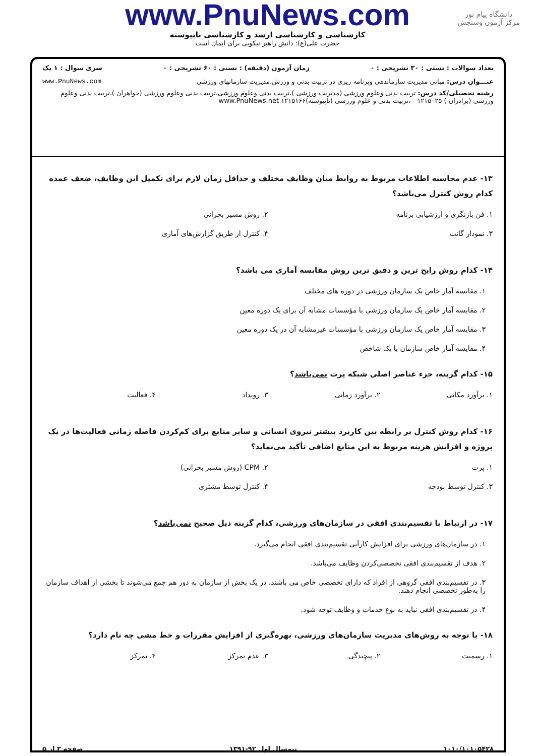دانشگاه پیام نور
مرکز آزمون وسنجش
www.PnuNews.com
کارشناسی و کارشناسی ارشد و کارشناسی ناپیوسته
حضرت علی(ع): دانش راهبر نیکویی برای ایمان است
تعداد سوالات : تستی : ۳۰ تشریحی : ۰ زمان آزمون (دقیقه) : تستی : ۶۰ تشریحی : ۰ سری سوال : ۱ یک
عنـــوان درس: مبانی مدیریت سازماندهی وبرنامه ریزی در تربیت بدنی و ورزش،مدیریت سازمانهای ورزشی www.PnuNews.com
رشته تحصیلی/کد درس: تربیت بدنی وعلوم ورزشی (مدیریت ورزشی )،تربیت بدنی وعلوم ورزشی،تربیت بدنی وعلوم ورزشی (خواهران )،تربیت بدنی وعلوم ورزشی (برادران ) ۱۲۱۵۰۲۵ - ،تربیت بدنی و علوم ورزشی (ناپیوسته)۱۲۱۵۱۶۶ www.PnuNews.net
۱۳- عدم محاسبه اطلاعات مربوط به روابط میان وظایف مختلف و حداقل زمان لازم برای تکمیل این وظایف، ضعف عمده کدام روش کنترل می‌باشد؟
۱. فن بازنگری و ارزشیابی برنامه
۲. روش مسیر بحرانی
۳. نمودار گانت
۴. کنترل از طریق گزارش‌های آماری
۱۴- کدام روش رایج ترین و دقیق ترین روش مقایسه آماری می باشد؟
۱. مقایسه آمار خاص یک سازمان ورزشی در دوره های مختلف
۲. مقایسه آمار خاص یک سازمان ورزشی با مؤسسات مشابه آن برای یک دوره معین
۳. مقایسه آمار خاص یک سازمان ورزشی با مؤسسات غیرمشابه آن در یک دوره معین
۴. مقایسه آمار خاص سازمان با یک شاخص
۱۵- کدام گزینه، جزء عناصر اصلی شبکه پرت نمی‌باشد؟
۱. برآورد مکانی
۲. برآورد زمانی
۳. رویداد
۴. فعالیت
۱۶- کدام روش کنترل بر رابطه بین کاربرد بیشتر نیروی انسانی و سایر منابع برای کم‌کردن فاصله زمانی فعالیت‌ها در یک پروژه و افزایش هزینه مربوط به این منابع اضافی تأکید می‌نماید؟
۱. پرت
۲. CPM (روش مسیر بحرانی)
۳. کنترل توسط بودجه
۴. کنترل توسط مشتری
۱۷- در ارتباط با تقسیم‌بندی افقی در سازمان‌های ورزشی، کدام گزینه ذیل صحیح نمی‌باشد؟
۱. در سازمان‌های ورزشی برای افزایش کارآیی تقسیم‌بندی افقی انجام می‌گیرد.
۲. هدف از تقسیم‌بندی افقی تخصصی‌کردن وظایف می‌باشد.
۳. در تقسیم‌بندی افقی گروهی از افراد که دارای تخصصی خاص می باشند، در یک بخش از سازمان به دور هم جمع می‌شوند تا بخشی از اهداف سازمان را به‌طور تخصصی انجام دهند.
۴. در تقسیم‌بندی افقی نباید به نوع خدمات و وظایف توجه شود.
۱۸- با توجه به روش‌های مدیریت سازمان‌های ورزشی، بهره‌گیری از افزایش مقررات و خط مشی چه نام دارد؟
۱. رسمیت
۲. پیچیدگی
۳. عدم تمرکز
۴. تمرکز
۱۰۱۰/۱۰۱۰۵۴۲۸ نیمسال اول ۹۲-۱۳۹۱ صفحه ۳ از ۵